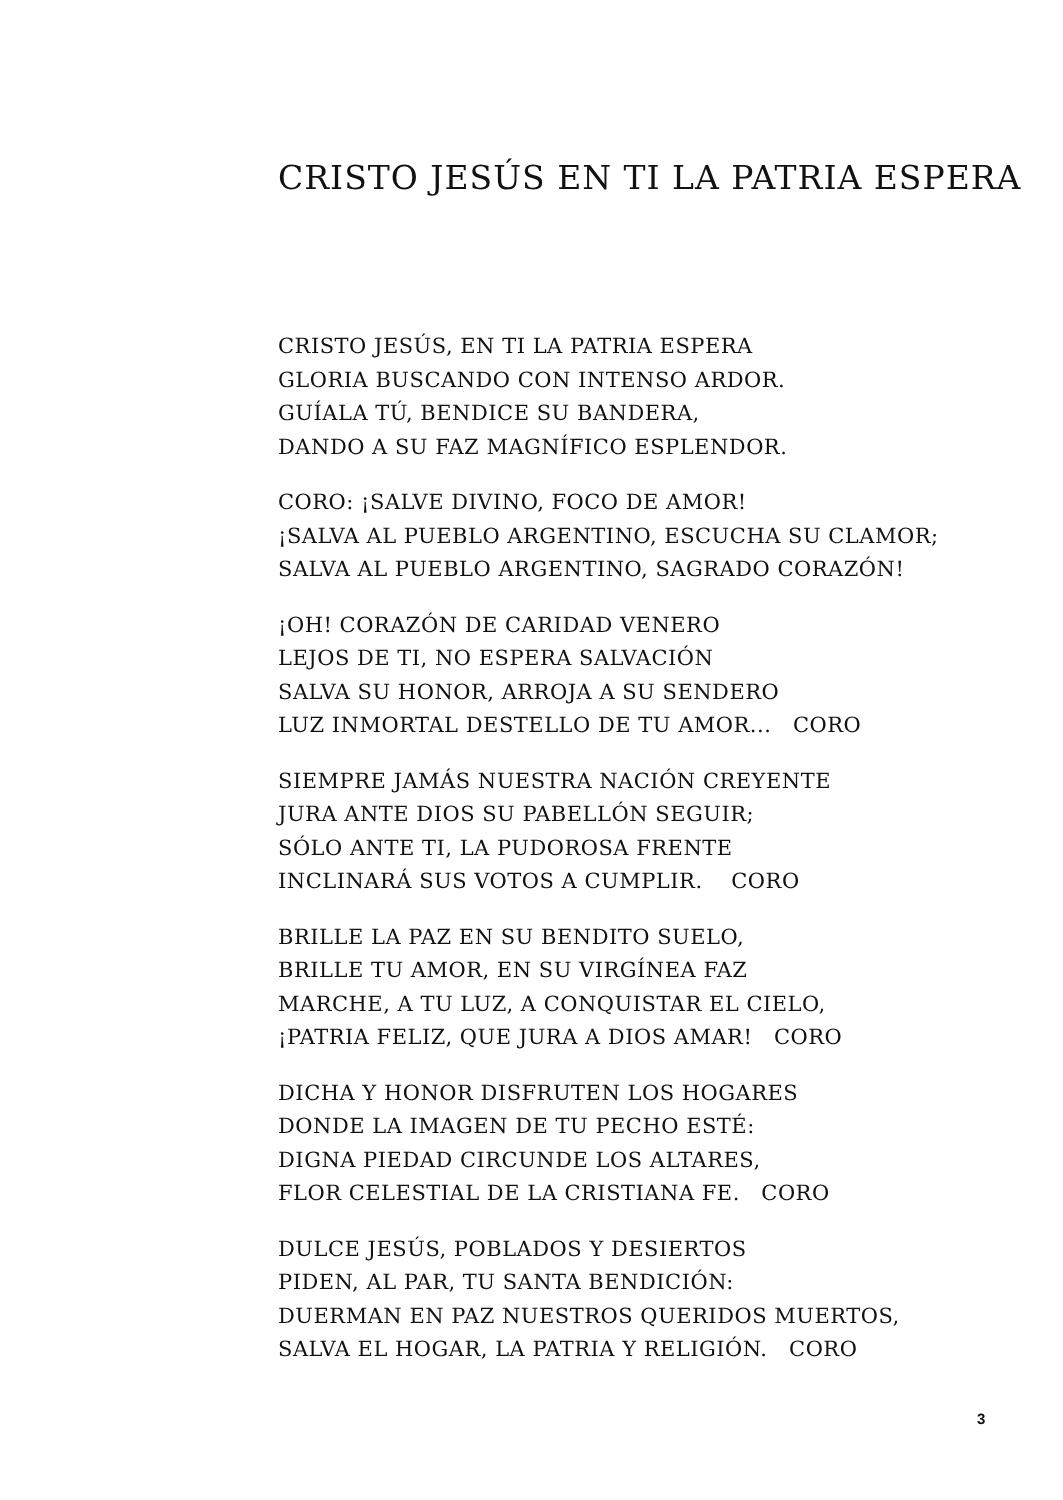CRISTO JESÚS EN TI LA PATRIA ESPERA
CRISTO JESÚS, EN TI LA PATRIA ESPERA
GLORIA BUSCANDO CON INTENSO ARDOR.
GUÍALA TÚ, BENDICE SU BANDERA,
DANDO A SU FAZ MAGNÍFICO ESPLENDOR.
CORO: ¡SALVE DIVINO, FOCO DE AMOR!
¡SALVA AL PUEBLO ARGENTINO, ESCUCHA SU CLAMOR;
SALVA AL PUEBLO ARGENTINO, SAGRADO CORAZÓN!
¡OH! CORAZÓN DE CARIDAD VENERO
LEJOS DE TI, NO ESPERA SALVACIÓN
SALVA SU HONOR, ARROJA A SU SENDERO
LUZ INMORTAL DESTELLO DE TU AMOR... CORO
SIEMPRE JAMÁS NUESTRA NACIÓN CREYENTE
JURA ANTE DIOS SU PABELLÓN SEGUIR;
SÓLO ANTE TI, LA PUDOROSA FRENTE
INCLINARÁ SUS VOTOS A CUMPLIR. CORO
BRILLE LA PAZ EN SU BENDITO SUELO,
BRILLE TU AMOR, EN SU VIRGÍNEA FAZ
MARCHE, A TU LUZ, A CONQUISTAR EL CIELO,
¡PATRIA FELIZ, QUE JURA A DIOS AMAR! CORO
DICHA Y HONOR DISFRUTEN LOS HOGARES
DONDE LA IMAGEN DE TU PECHO ESTÉ:
DIGNA PIEDAD CIRCUNDE LOS ALTARES,
FLOR CELESTIAL DE LA CRISTIANA FE. CORO
DULCE JESÚS, POBLADOS Y DESIERTOS
PIDEN, AL PAR, TU SANTA BENDICIÓN:
DUERMAN EN PAZ NUESTROS QUERIDOS MUERTOS,
SALVA EL HOGAR, LA PATRIA Y RELIGIÓN. CORO
3